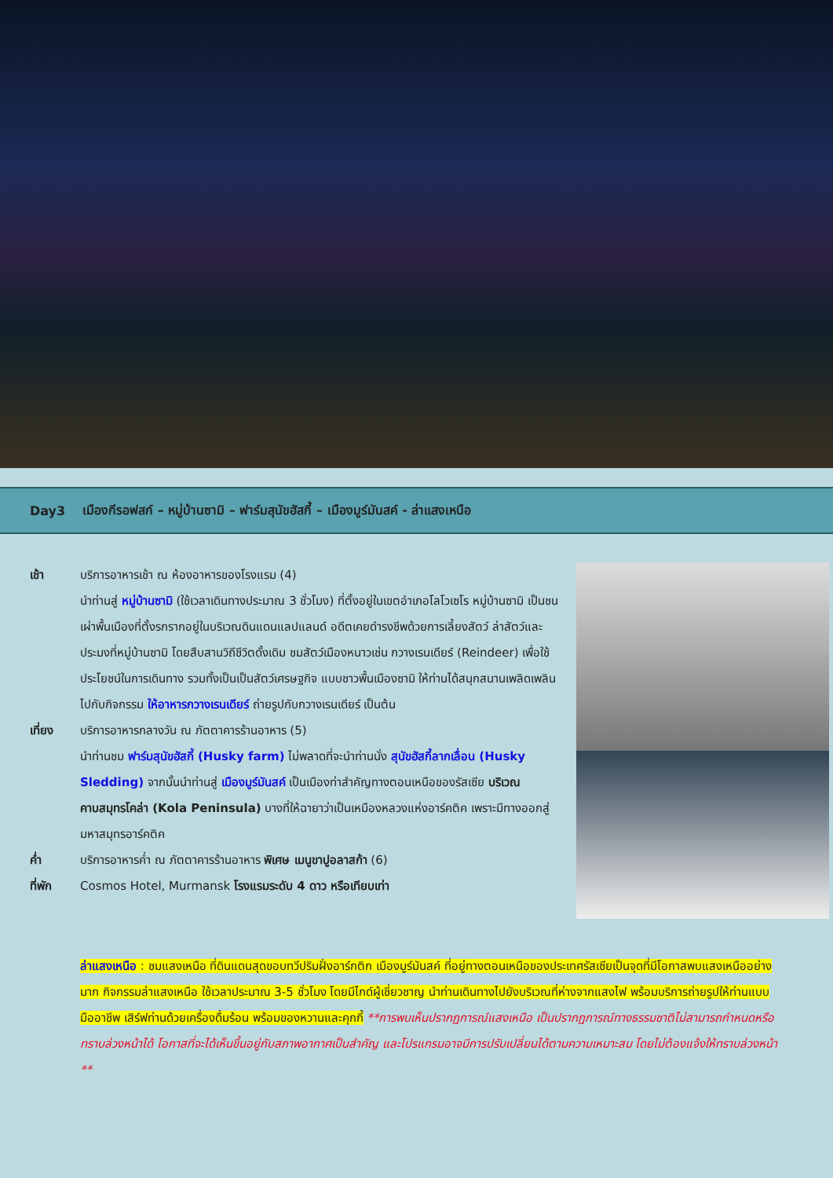Day3 เมืองกีรอฟสก์ – หมู่บ้านซามิ – ฟาร์มสุนัขฮัสกี้ – เมืองมูร์มันสค์ - ล่าแสงเหนือ
เช้า บริการอาหารเช้า ณ ห้องอาหารของโรงแรม (4)
นำท่านสู่ หมู่บ้านซามิ (ใช้เวลาเดินทางประมาณ 3 ชั่วโมง) ที่ตั้งอยู่ในเขตอำเภอโลโวเซโร หมู่บ้านซามิ เป็นชนเผ่าพื้นเมืองที่ตั้งรกรากอยู่ในบริเวณดินแดนแลปแลนด์ อดีตเคยดำรงชีพด้วยการเลี้ยงสัตว์ ล่าสัตว์และประมงที่หมู่บ้านซามิ โดยสืบสานวิถีชีวิตดั้งเดิม ชมสัตว์เมืองหนาวเช่น กวางเรนเดียร์ (Reindeer) เพื่อใช้ประโยชน์ในการเดินทาง รวมทั้งเป็นเป็นสัตว์เศรษฐกิจ แบบชาวพื้นเมืองซามิ ให้ท่านได้สนุกสนานเพลิดเพลินไปกับกิจกรรม ให้อาหารกวางเรนเดียร์ ถ่ายรูปกับกวางเรนเดียร์ เป็นต้น
เที่ยง บริการอาหารกลางวัน ณ ภัตตาคารร้านอาหาร (5)
นำท่านชม ฟาร์มสุนัขฮัสกี้ (Husky farm) ไม่พลาดที่จะนำท่านนั่ง สุนัขฮัสกี้ลากเลื่อน (Husky Sledding) จากนั้นนำท่านสู่ เมืองมูร์มันสค์ เป็นเมืองท่าสำคัญทางตอนเหนือของรัสเซีย บริเวณคาบสมุทรโคล่า (Kola Peninsula) บางที่ให้ฉายาว่าเป็นเหมืองหลวงแห่งอาร์คติค เพราะมีทางออกสู่มหาสมุทรอาร์คติค
ค่ำ บริการอาหารค่ำ ณ ภัตตาคารร้านอาหาร พิเศษ เมนูขาปูอลาสก้า (6)
ที่พัก Cosmos Hotel, Murmansk โรงแรมระดับ 4 ดาว หรือเทียบเท่า
ล่าแสงเหนือ : ชมแสงเหนือ ที่ดินแดนสุดขอบทวีปริมฝั่งอาร์กติก เมืองมูร์มันสค์ ที่อยู่ทางตอนเหนือของประเทศรัสเซียเป็นจุดที่มีโอกาสพบแสงเหนืออย่างมาก กิจกรรมล่าแสงเหนือ ใช้เวลาประมาณ 3-5 ชั่วโมง โดยมีไกด์ผู้เชี่ยวชาญ นำท่านเดินทางไปยังบริเวณที่ห่างจากแสงไฟ พร้อมบริการถ่ายรูปให้ท่านแบบมืออาชีพ เสิร์ฟท่านด้วยเครื่องดื่มร้อน พร้อมของหวานและคุกกี้ **การพบเห็นปรากฏการณ์แสงเหนือ เป็นปรากฏการณ์ทางธรรมชาติไม่สามารถกำหนดหรือทราบล่วงหน้าได้ โอกาสที่จะได้เห็นขึ้นอยู่กับสภาพอากาศเป็นสำคัญ และโปรแกรมอาจมีการปรับเปลี่ยนได้ตามความเหมาะสม โดยไม่ต้องแจ้งให้ทราบล่วงหน้า **